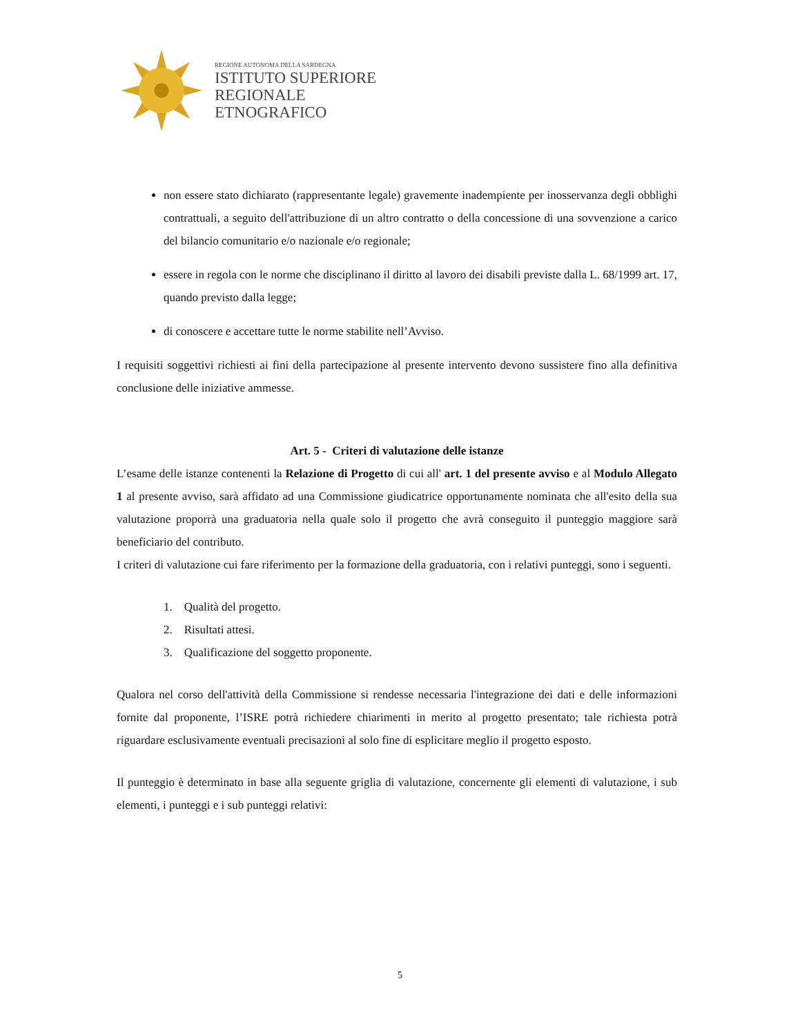REGIONE AUTONOMA DELLA SARDEGNA
ISTITUTO SUPERIORE
REGIONALE
ETNOGRAFICO
non essere stato dichiarato (rappresentante legale) gravemente inadempiente per inosservanza degli obblighi contrattuali, a seguito dell'attribuzione di un altro contratto o della concessione di una sovvenzione a carico del bilancio comunitario e/o nazionale e/o regionale;
essere in regola con le norme che disciplinano il diritto al lavoro dei disabili previste dalla L. 68/1999 art. 17, quando previsto dalla legge;
di conoscere e accettare tutte le norme stabilite nell’Avviso.
I requisiti soggettivi richiesti ai fini della partecipazione al presente intervento devono sussistere fino alla definitiva conclusione delle iniziative ammesse.
Art. 5 - Criteri di valutazione delle istanze
L’esame delle istanze contenenti la Relazione di Progetto di cui all' art. 1 del presente avviso e al Modulo Allegato 1 al presente avviso, sarà affidato ad una Commissione giudicatrice opportunamente nominata che all'esito della sua valutazione proporrà una graduatoria nella quale solo il progetto che avrà conseguito il punteggio maggiore sarà beneficiario del contributo.
I criteri di valutazione cui fare riferimento per la formazione della graduatoria, con i relativi punteggi, sono i seguenti.
1. Qualità del progetto.
2. Risultati attesi.
3. Qualificazione del soggetto proponente.
Qualora nel corso dell'attività della Commissione si rendesse necessaria l'integrazione dei dati e delle informazioni fornite dal proponente, l’ISRE potrà richiedere chiarimenti in merito al progetto presentato; tale richiesta potrà riguardare esclusivamente eventuali precisazioni al solo fine di esplicitare meglio il progetto esposto.
Il punteggio è determinato in base alla seguente griglia di valutazione, concernente gli elementi di valutazione, i sub elementi, i punteggi e i sub punteggi relativi:
5